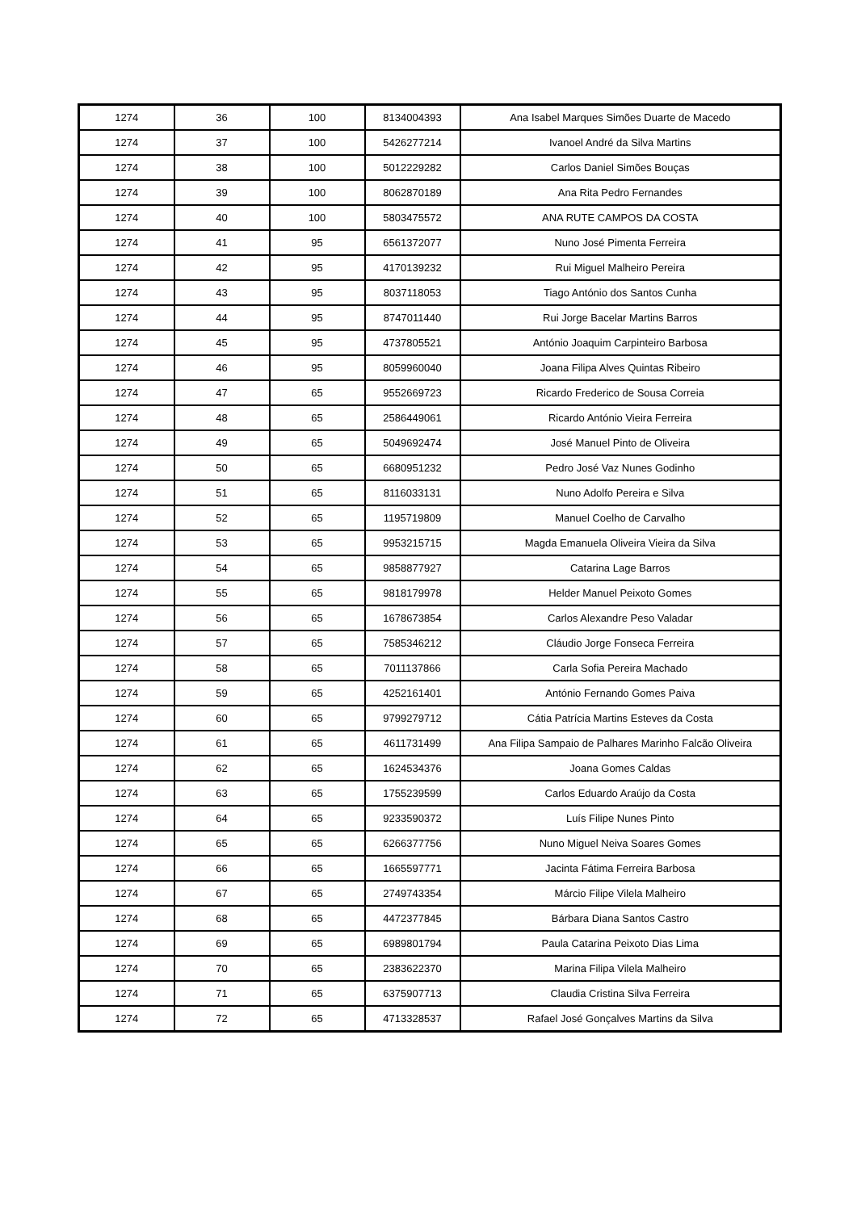| 1274 | 36 | 100 | 8134004393 | Ana Isabel Marques Simões Duarte de Macedo |
| 1274 | 37 | 100 | 5426277214 | Ivanoel André da Silva Martins |
| 1274 | 38 | 100 | 5012229282 | Carlos Daniel Simões Bouças |
| 1274 | 39 | 100 | 8062870189 | Ana Rita Pedro Fernandes |
| 1274 | 40 | 100 | 5803475572 | ANA RUTE CAMPOS DA COSTA |
| 1274 | 41 | 95 | 6561372077 | Nuno José Pimenta Ferreira |
| 1274 | 42 | 95 | 4170139232 | Rui Miguel Malheiro Pereira |
| 1274 | 43 | 95 | 8037118053 | Tiago António dos Santos Cunha |
| 1274 | 44 | 95 | 8747011440 | Rui Jorge Bacelar Martins Barros |
| 1274 | 45 | 95 | 4737805521 | António Joaquim Carpinteiro Barbosa |
| 1274 | 46 | 95 | 8059960040 | Joana Filipa Alves Quintas Ribeiro |
| 1274 | 47 | 65 | 9552669723 | Ricardo Frederico de Sousa Correia |
| 1274 | 48 | 65 | 2586449061 | Ricardo António Vieira Ferreira |
| 1274 | 49 | 65 | 5049692474 | José Manuel Pinto de Oliveira |
| 1274 | 50 | 65 | 6680951232 | Pedro José Vaz Nunes Godinho |
| 1274 | 51 | 65 | 8116033131 | Nuno Adolfo Pereira e Silva |
| 1274 | 52 | 65 | 1195719809 | Manuel Coelho de Carvalho |
| 1274 | 53 | 65 | 9953215715 | Magda Emanuela Oliveira Vieira da Silva |
| 1274 | 54 | 65 | 9858877927 | Catarina Lage Barros |
| 1274 | 55 | 65 | 9818179978 | Helder Manuel Peixoto Gomes |
| 1274 | 56 | 65 | 1678673854 | Carlos Alexandre Peso Valadar |
| 1274 | 57 | 65 | 7585346212 | Cláudio Jorge Fonseca Ferreira |
| 1274 | 58 | 65 | 7011137866 | Carla Sofia Pereira Machado |
| 1274 | 59 | 65 | 4252161401 | António Fernando Gomes Paiva |
| 1274 | 60 | 65 | 9799279712 | Cátia Patrícia Martins Esteves da Costa |
| 1274 | 61 | 65 | 4611731499 | Ana Filipa Sampaio de Palhares Marinho Falcão Oliveira |
| 1274 | 62 | 65 | 1624534376 | Joana Gomes Caldas |
| 1274 | 63 | 65 | 1755239599 | Carlos Eduardo Araújo da Costa |
| 1274 | 64 | 65 | 9233590372 | Luís Filipe Nunes Pinto |
| 1274 | 65 | 65 | 6266377756 | Nuno Miguel Neiva Soares Gomes |
| 1274 | 66 | 65 | 1665597771 | Jacinta Fátima Ferreira Barbosa |
| 1274 | 67 | 65 | 2749743354 | Márcio Filipe Vilela Malheiro |
| 1274 | 68 | 65 | 4472377845 | Bárbara Diana Santos Castro |
| 1274 | 69 | 65 | 6989801794 | Paula Catarina Peixoto Dias Lima |
| 1274 | 70 | 65 | 2383622370 | Marina Filipa Vilela Malheiro |
| 1274 | 71 | 65 | 6375907713 | Claudia Cristina Silva Ferreira |
| 1274 | 72 | 65 | 4713328537 | Rafael José Gonçalves Martins da Silva |